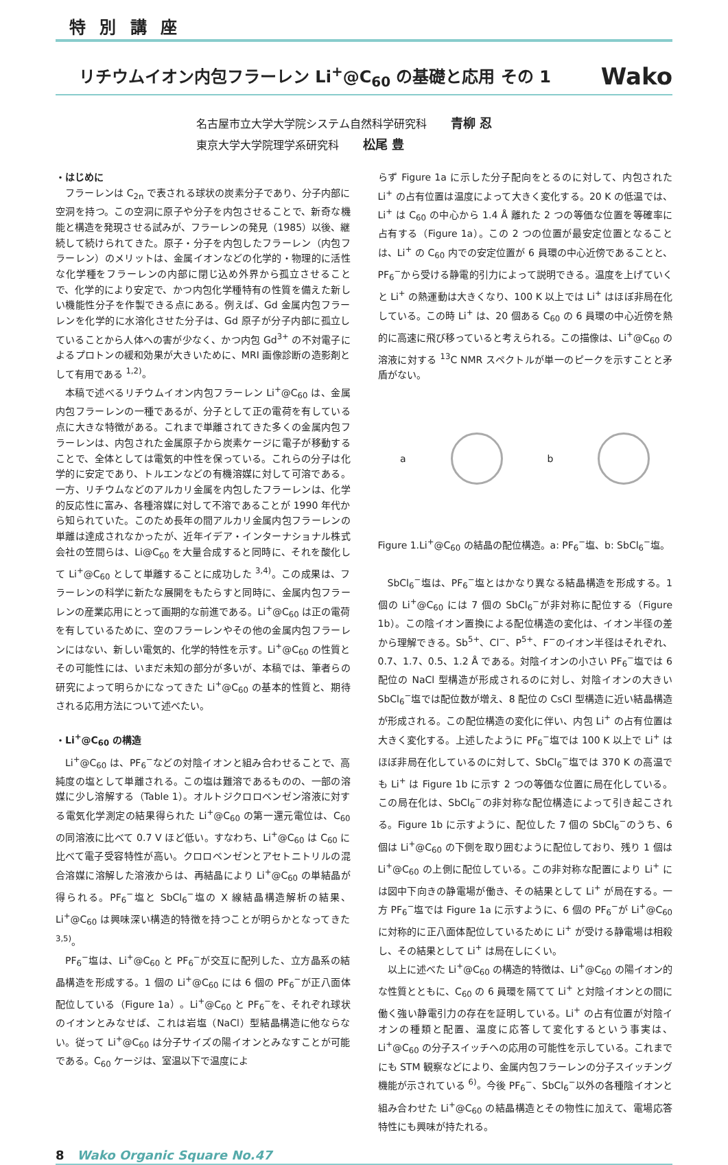特 別 講 座
リチウムイオン内包フラーレン Li<sup>+</sup>@C<sub>60</sub> の基礎と応用 その 1
Wako
名古屋市立大学大学院システム自然科学研究科 青柳 忍
東京大学大学院理学系研究科 松尾 豊
・はじめに
フラーレンは C<sub>2n</sub> で表される球状の炭素分子であり、分子内部に空洞を持つ。この空洞に原子や分子を内包させることで、新奇な機能と構造を発現させる試みが、フラーレンの発見（1985）以後、継続して続けられてきた。原子・分子を内包したフラーレン（内包フラーレン）のメリットは、金属イオンなどの化学的・物理的に活性な化学種をフラーレンの内部に閉じ込め外界から孤立させることで、化学的により安定で、かつ内包化学種特有の性質を備えた新しい機能性分子を作製できる点にある。例えば、Gd 金属内包フラーレンを化学的に水溶化させた分子は、Gd 原子が分子内部に孤立していることから人体への害が少なく、かつ内包 Gd<sup>3+</sup> の不対電子によるプロトンの緩和効果が大きいために、MRI 画像診断の造影剤として有用である <sup>1,2)</sup>。
本稿で述べるリチウムイオン内包フラーレン Li<sup>+</sup>@C<sub>60</sub> は、金属内包フラーレンの一種であるが、分子として正の電荷を有している点に大きな特徴がある。これまで単離されてきた多くの金属内包フラーレンは、内包された金属原子から炭素ケージに電子が移動することで、全体としては電気的中性を保っている。これらの分子は化学的に安定であり、トルエンなどの有機溶媒に対して可溶である。一方、リチウムなどのアルカリ金属を内包したフラーレンは、化学的反応性に富み、各種溶媒に対して不溶であることが 1990 年代から知られていた。このため長年の間アルカリ金属内包フラーレンの単離は達成されなかったが、近年イデア・インターナショナル株式会社の笠間らは、Li@C<sub>60</sub> を大量合成すると同時に、それを酸化して Li<sup>+</sup>@C<sub>60</sub> として単離することに成功した <sup>3,4)</sup>。この成果は、フラーレンの科学に新たな展開をもたらすと同時に、金属内包フラーレンの産業応用にとって画期的な前進である。Li<sup>+</sup>@C<sub>60</sub> は正の電荷を有しているために、空のフラーレンやその他の金属内包フラーレンにはない、新しい電気的、化学的特性を示す。Li<sup>+</sup>@C<sub>60</sub> の性質とその可能性には、いまだ未知の部分が多いが、本稿では、筆者らの研究によって明らかになってきた Li<sup>+</sup>@C<sub>60</sub> の基本的性質と、期待される応用方法について述べたい。
・Li<sup>+</sup>@C<sub>60</sub> の構造
Li<sup>+</sup>@C<sub>60</sub> は、PF<sub>6</sub><sup>−</sup>などの対陰イオンと組み合わせることで、高純度の塩として単離される。この塩は難溶であるものの、一部の溶媒に少し溶解する（Table 1）。オルトジクロロベンゼン溶液に対する電気化学測定の結果得られた Li<sup>+</sup>@C<sub>60</sub> の第一還元電位は、C<sub>60</sub> の同溶液に比べて 0.7 V ほど低い。すなわち、Li<sup>+</sup>@C<sub>60</sub> は C<sub>60</sub> に比べて電子受容特性が高い。クロロベンゼンとアセトニトリルの混合溶媒に溶解した溶液からは、再結晶により Li<sup>+</sup>@C<sub>60</sub> の単結晶が得られる。PF<sub>6</sub><sup>−</sup>塩と SbCl<sub>6</sub><sup>−</sup>塩の X 線結晶構造解析の結果、Li<sup>+</sup>@C<sub>60</sub> は興味深い構造的特徴を持つことが明らかとなってきた <sup>3,5)</sup>。
PF<sub>6</sub><sup>−</sup>塩は、Li<sup>+</sup>@C<sub>60</sub> と PF<sub>6</sub><sup>−</sup>が交互に配列した、立方晶系の結晶構造を形成する。1 個の Li<sup>+</sup>@C<sub>60</sub> には 6 個の PF<sub>6</sub><sup>−</sup>が正八面体配位している（Figure 1a）。Li<sup>+</sup>@C<sub>60</sub> と PF<sub>6</sub><sup>−</sup>を、それぞれ球状のイオンとみなせば、これは岩塩（NaCl）型結晶構造に他ならない。従って Li<sup>+</sup>@C<sub>60</sub> は分子サイズの陽イオンとみなすことが可能である。C<sub>60</sub> ケージは、室温以下で温度によ
らず Figure 1a に示した分子配向をとるのに対して、内包された Li<sup>+</sup> の占有位置は温度によって大きく変化する。20 K の低温では、Li<sup>+</sup> は C<sub>60</sub> の中心から 1.4 Å 離れた 2 つの等価な位置を等確率に占有する（Figure 1a）。この 2 つの位置が最安定位置となることは、Li<sup>+</sup> の C<sub>60</sub> 内での安定位置が 6 員環の中心近傍であることと、PF<sub>6</sub><sup>−</sup>から受ける静電的引力によって説明できる。温度を上げていくと Li<sup>+</sup> の熱運動は大きくなり、100 K 以上では Li<sup>+</sup> はほぼ非局在化している。この時 Li<sup>+</sup> は、20 個ある C<sub>60</sub> の 6 員環の中心近傍を熱的に高速に飛び移っていると考えられる。この描像は、Li<sup>+</sup>@C<sub>60</sub> の溶液に対する <sup>13</sup>C NMR スペクトルが単一のピークを示すことと矛盾がない。
a b
Figure 1.Li<sup>+</sup>@C<sub>60</sub> の結晶の配位構造。a: PF<sub>6</sub><sup>−</sup>塩、b: SbCl<sub>6</sub><sup>−</sup>塩。
SbCl<sub>6</sub><sup>−</sup>塩は、PF<sub>6</sub><sup>−</sup>塩とはかなり異なる結晶構造を形成する。1 個の Li<sup>+</sup>@C<sub>60</sub> には 7 個の SbCl<sub>6</sub><sup>−</sup>が非対称に配位する（Figure 1b）。この陰イオン置換による配位構造の変化は、イオン半径の差から理解できる。Sb<sup>5+</sup>、Cl<sup>−</sup>、P<sup>5+</sup>、F<sup>−</sup>のイオン半径はそれぞれ、0.7、1.7、0.5、1.2 Å である。対陰イオンの小さい PF<sub>6</sub><sup>−</sup>塩では 6 配位の NaCl 型構造が形成されるのに対し、対陰イオンの大きい SbCl<sub>6</sub><sup>−</sup>塩では配位数が増え、8 配位の CsCl 型構造に近い結晶構造が形成される。この配位構造の変化に伴い、内包 Li<sup>+</sup> の占有位置は大きく変化する。上述したように PF<sub>6</sub><sup>−</sup>塩では 100 K 以上で Li<sup>+</sup> はほぼ非局在化しているのに対して、SbCl<sub>6</sub><sup>−</sup>塩では 370 K の高温でも Li<sup>+</sup> は Figure 1b に示す 2 つの等価な位置に局在化している。この局在化は、SbCl<sub>6</sub><sup>−</sup>の非対称な配位構造によって引き起こされる。Figure 1b に示すように、配位した 7 個の SbCl<sub>6</sub><sup>−</sup>のうち、6 個は Li<sup>+</sup>@C<sub>60</sub> の下側を取り囲むように配位しており、残り 1 個は Li<sup>+</sup>@C<sub>60</sub> の上側に配位している。この非対称な配置により Li<sup>+</sup> には図中下向きの静電場が働き、その結果として Li<sup>+</sup> が局在する。一方 PF<sub>6</sub><sup>−</sup>塩では Figure 1a に示すように、6 個の PF<sub>6</sub><sup>−</sup>が Li<sup>+</sup>@C<sub>60</sub> に対称的に正八面体配位しているために Li<sup>+</sup> が受ける静電場は相殺し、その結果として Li<sup>+</sup> は局在しにくい。
以上に述べた Li<sup>+</sup>@C<sub>60</sub> の構造的特徴は、Li<sup>+</sup>@C<sub>60</sub> の陽イオン的な性質とともに、C<sub>60</sub> の 6 員環を隔てて Li<sup>+</sup> と対陰イオンとの間に働く強い静電引力の存在を証明している。Li<sup>+</sup> の占有位置が対陰イオンの種類と配置、温度に応答して変化するという事実は、Li<sup>+</sup>@C<sub>60</sub> の分子スイッチへの応用の可能性を示している。これまでにも STM 観察などにより、金属内包フラーレンの分子スイッチング機能が示されている <sup>6)</sup>。今後 PF<sub>6</sub><sup>−</sup>、SbCl<sub>6</sub><sup>−</sup>以外の各種陰イオンと組み合わせた Li<sup>+</sup>@C<sub>60</sub> の結晶構造とその物性に加えて、電場応答特性にも興味が持たれる。
8 Wako Organic Square No.47